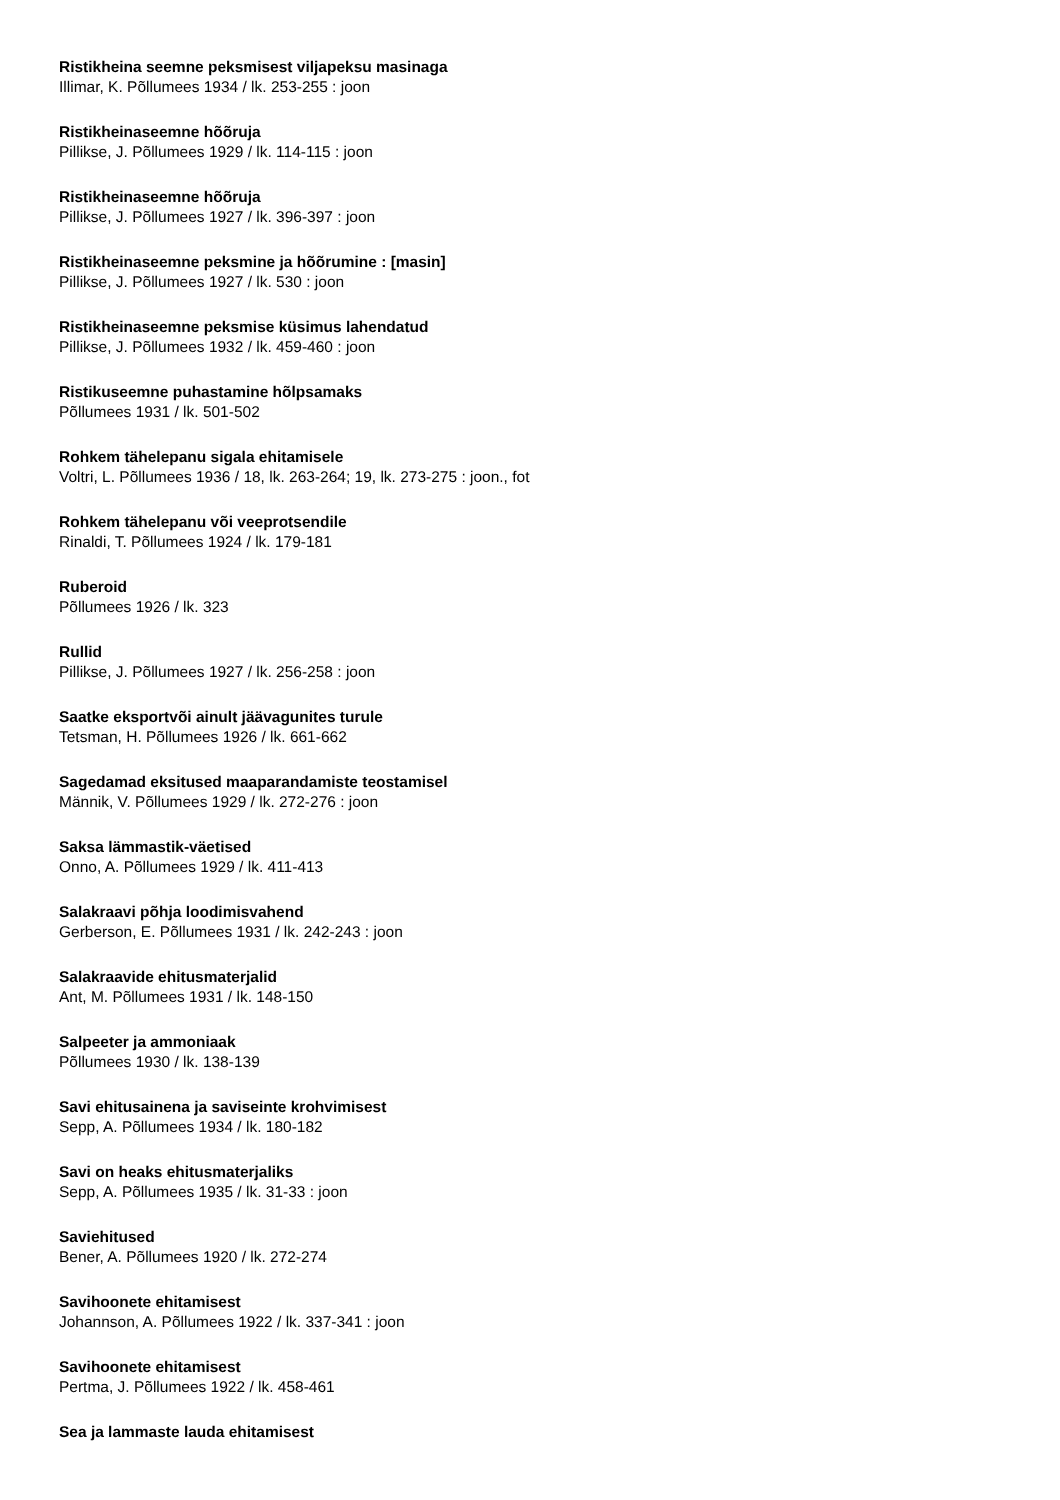Ristikheina seemne peksmisest viljapeksu masinaga
Illimar, K. Põllumees 1934 / lk. 253-255 : joon
Ristikheinaseemne hõõruja
Pillikse, J. Põllumees 1929 / lk. 114-115 : joon
Ristikheinaseemne hõõruja
Pillikse, J. Põllumees 1927 / lk. 396-397 : joon
Ristikheinaseemne peksmine ja hõõrumine : [masin]
Pillikse, J. Põllumees 1927 / lk. 530 : joon
Ristikheinaseemne peksmise küsimus lahendatud
Pillikse, J. Põllumees 1932 / lk. 459-460 : joon
Ristikuseemne puhastamine hõlpsamaks
Põllumees 1931 / lk. 501-502
Rohkem tähelepanu sigala ehitamisele
Voltri, L. Põllumees 1936 / 18, lk. 263-264; 19, lk. 273-275 : joon., fot
Rohkem tähelepanu või veeprotsendile
Rinaldi, T. Põllumees 1924 / lk. 179-181
Ruberoid
Põllumees 1926 / lk. 323
Rullid
Pillikse, J. Põllumees 1927 / lk. 256-258 : joon
Saatke eksportvõi ainult jäävagunites turule
Tetsman, H. Põllumees 1926 / lk. 661-662
Sagedamad eksitused maaparandamiste teostamisel
Männik, V. Põllumees 1929 / lk. 272-276 : joon
Saksa lämmastik-väetised
Onno, A. Põllumees 1929 / lk. 411-413
Salakraavi põhja loodimisvahend
Gerberson, E. Põllumees 1931 / lk. 242-243 : joon
Salakraavide ehitusmaterjalid
Ant, M. Põllumees 1931 / lk. 148-150
Salpeeter ja ammoniaak
Põllumees 1930 / lk. 138-139
Savi ehitusainena ja saviseinte krohvimisest
Sepp, A. Põllumees 1934 / lk. 180-182
Savi on heaks ehitusmaterjaliks
Sepp, A. Põllumees 1935 / lk. 31-33 : joon
Saviehitused
Bener, A. Põllumees 1920 / lk. 272-274
Savihoonete ehitamisest
Johannson, A. Põllumees 1922 / lk. 337-341 : joon
Savihoonete ehitamisest
Pertma, J. Põllumees 1922 / lk. 458-461
Sea ja lammaste lauda ehitamisest